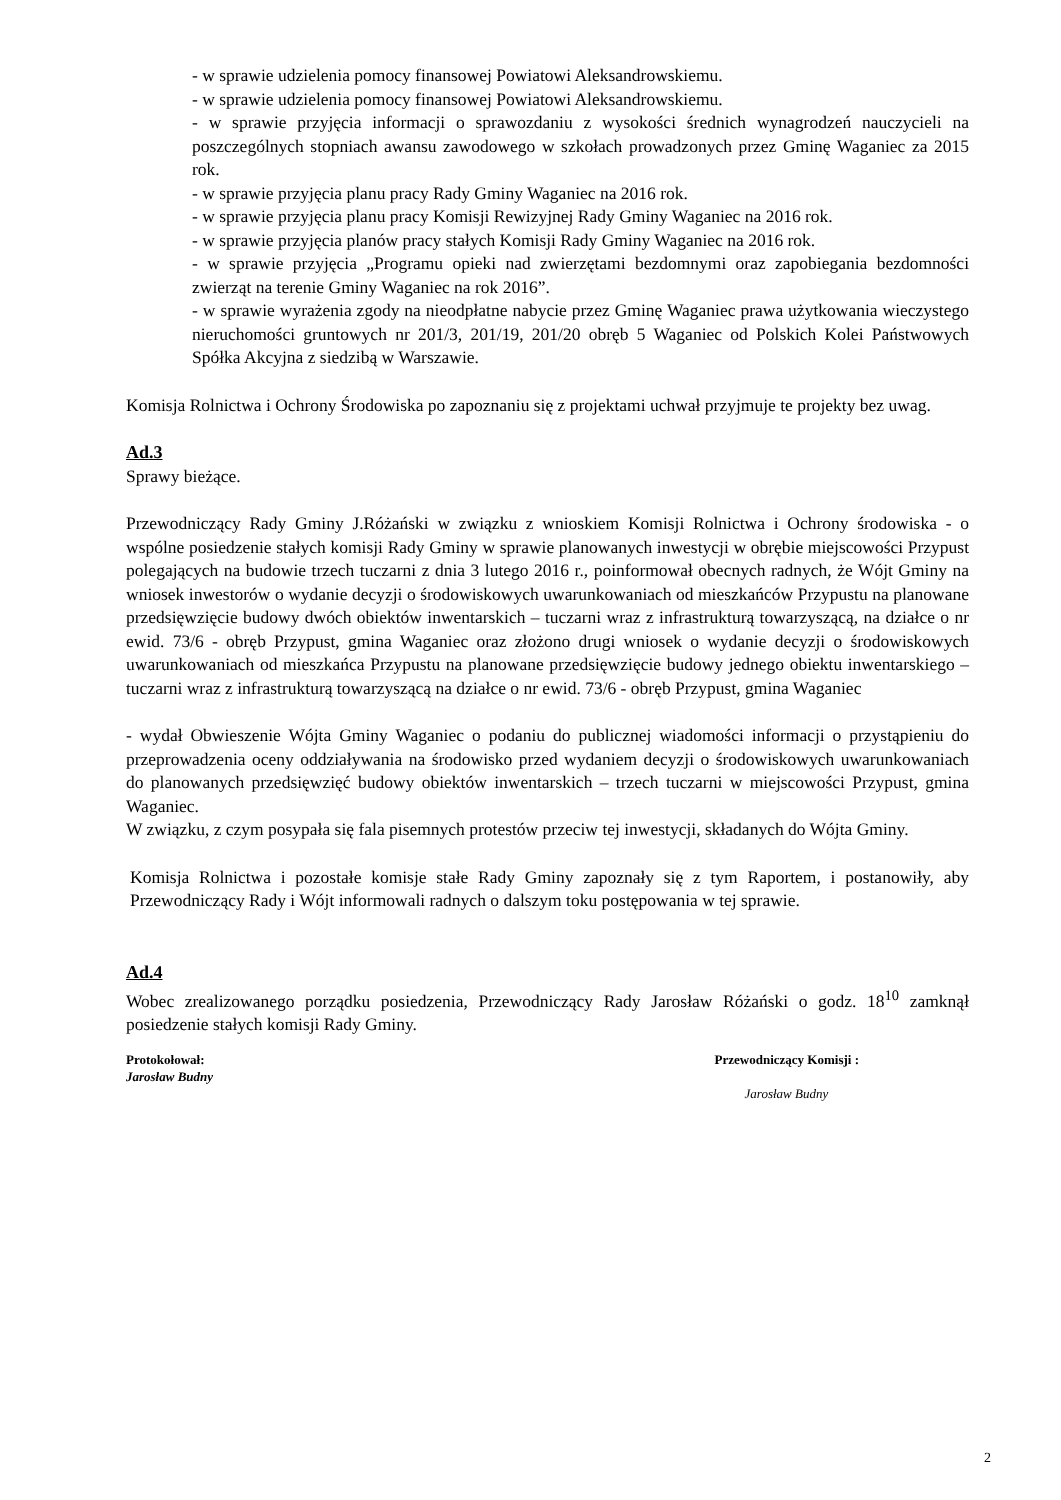- w sprawie udzielenia pomocy finansowej Powiatowi Aleksandrowskiemu.
- w sprawie udzielenia pomocy finansowej Powiatowi Aleksandrowskiemu.
- w sprawie przyjęcia informacji o sprawozdaniu z wysokości średnich wynagrodzeń nauczycieli na poszczególnych stopniach awansu zawodowego w szkołach prowadzonych przez Gminę Waganiec za 2015 rok.
- w sprawie przyjęcia planu pracy Rady Gminy Waganiec na 2016 rok.
- w sprawie przyjęcia planu pracy Komisji Rewizyjnej Rady Gminy Waganiec na 2016 rok.
- w sprawie przyjęcia planów pracy stałych Komisji Rady Gminy Waganiec na 2016 rok.
- w sprawie przyjęcia „Programu opieki nad zwierzętami bezdomnymi oraz zapobiegania bezdomności zwierząt na terenie Gminy Waganiec na rok 2016”.
- w sprawie wyrażenia zgody na nieodpłatne nabycie przez Gminę Waganiec prawa użytkowania wieczystego nieruchomości gruntowych nr 201/3, 201/19, 201/20 obręb 5 Waganiec od Polskich Kolei Państwowych Spółka Akcyjna z siedzibą w Warszawie.
Komisja Rolnictwa i Ochrony Środowiska po zapoznaniu się z projektami uchwał przyjmuje te projekty bez uwag.
Ad.3
Sprawy bieżące.
Przewodniczący Rady Gminy J.Różański w związku z wnioskiem Komisji Rolnictwa i Ochrony środowiska - o wspólne posiedzenie stałych komisji Rady Gminy w sprawie planowanych inwestycji w obrębie miejscowości Przypust polegających na budowie trzech tuczarni z dnia 3 lutego 2016 r., poinformował obecnych radnych, że Wójt Gminy na wniosek inwestorów o wydanie decyzji o środowiskowych uwarunkowaniach od mieszkańców Przypustu na planowane przedsięwzięcie budowy dwóch obiektów inwentarskich – tuczarni wraz z infrastrukturą towarzyszącą, na działce o nr ewid. 73/6 - obręb Przypust, gmina Waganiec oraz złożono drugi wniosek o wydanie decyzji o środowiskowych uwarunkowaniach od mieszkańca Przypustu na planowane przedsięwzięcie budowy jednego obiektu inwentarskiego – tuczarni wraz z infrastrukturą towarzyszącą na działce o nr ewid. 73/6 - obręb Przypust, gmina Waganiec
- wydał Obwieszenie Wójta Gminy Waganiec o podaniu do publicznej wiadomości informacji o przystąpieniu do przeprowadzenia oceny oddziaływania na środowisko przed wydaniem decyzji o środowiskowych uwarunkowaniach do planowanych przedsięwzięć budowy obiektów inwentarskich – trzech tuczarni w miejscowości Przypust, gmina Waganiec.
W związku, z czym posypała się fala pisemnych protestów przeciw tej inwestycji, składanych do Wójta Gminy.
Komisja Rolnictwa i pozostałe komisje stałe Rady Gminy zapoznały się z tym Raportem, i postanowiły, aby Przewodniczący Rady i Wójt informowali radnych o dalszym toku postępowania w tej sprawie.
Ad.4
Wobec zrealizowanego porządku posiedzenia, Przewodniczący Rady Jarosław Różański o godz. 18<sup>10</sup> zamknął posiedzenie stałych komisji Rady Gminy.
Protokołował:
Jarosław Budny
Przewodniczący Komisji :
Jarosław Budny
2